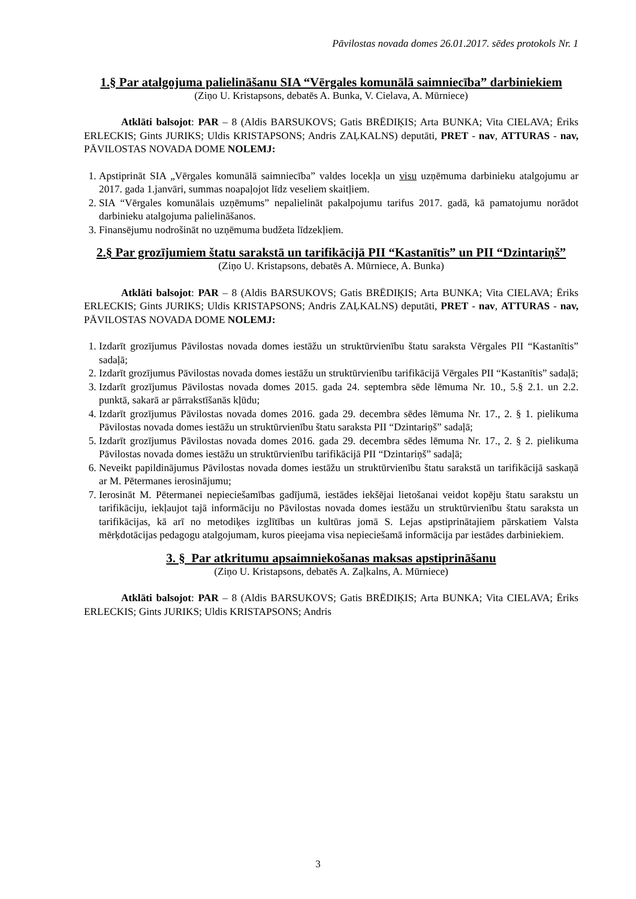Pāvilostas novada domes 26.01.2017. sēdes protokols Nr. 1
1.§ Par atalgojuma palielināšanu SIA “Vērgales komunālā saimniecība” darbiniekiem
(Ziņo U. Kristapsons, debatēs A. Bunka, V. Cielava, A. Mūrniece)
Atklāti balsojot: PAR – 8 (Aldis BARSUKOVS; Gatis BRĒDIĶIS; Arta BUNKA; Vita CIELAVA; Ēriks ERLECKIS; Gints JURIKS; Uldis KRISTAPSONS; Andris ZAĻKALNS) deputāti, PRET - nav, ATTURAS - nav, PĀVILOSTAS NOVADA DOME NOLEMJ:
1. Apstiprināt SIA „Vērgales komunālā saimniecība” valdes locekļa un visu uzņēmuma darbinieku atalgojumu ar 2017. gada 1.janvāri, summas noapaļojot līdz veseliem skaitļiem.
2. SIA “Vērgales komunālais uzņēmums” nepalielināt pakalpojumu tarifus 2017. gadā, kā pamatojumu norādot darbinieku atalgojuma palielināšanos.
3. Finansējumu nodrošināt no uzņēmuma budžeta līdzekļiem.
2.§ Par grozījumiem štatu sarakstā un tarifikācijā PII “Kastanītis” un PII “Dzintariņš”
(Ziņo U. Kristapsons, debatēs A. Mūrniece, A. Bunka)
Atklāti balsojot: PAR – 8 (Aldis BARSUKOVS; Gatis BRĒDIĶIS; Arta BUNKA; Vita CIELAVA; Ēriks ERLECKIS; Gints JURIKS; Uldis KRISTAPSONS; Andris ZAĻKALNS) deputāti, PRET - nav, ATTURAS - nav, PĀVILOSTAS NOVADA DOME NOLEMJ:
1. Izdarīt grozījumus Pāvilostas novada domes iestāžu un struktūrvienību štatu saraksta Vērgales PII “Kastanītis” sadaļā;
2. Izdarīt grozījumus Pāvilostas novada domes iestāžu un struktūrvienību tarifikācijā Vērgales PII “Kastanītis” sadaļā;
3. Izdarīt grozījumus Pāvilostas novada domes 2015. gada 24. septembra sēde lēmuma Nr. 10., 5.§ 2.1. un 2.2. punktā, sakarā ar pārrakstīšanās kļūdu;
4. Izdarīt grozījumus Pāvilostas novada domes 2016. gada 29. decembra sēdes lēmuma Nr. 17., 2. § 1. pielikuma Pāvilostas novada domes iestāžu un struktūrvienību štatu saraksta PII “Dzintariņš” sadaļā;
5. Izdarīt grozījumus Pāvilostas novada domes 2016. gada 29. decembra sēdes lēmuma Nr. 17., 2. § 2. pielikuma Pāvilostas novada domes iestāžu un struktūrvienību tarifikācijā PII “Dzintariņš” sadaļā;
6. Neveikt papildinājumus Pāvilostas novada domes iestāžu un struktūrvienību štatu sarakstā un tarifikācijā saskaņā ar M. Pētermanes ierosinājumu;
7. Ierosināt M. Pētermanei nepieciešamības gadījumā, iestādes iekšējai lietošanai veidot kopēju štatu sarakstu un tarifikāciju, iekļaujot tajā informāciju no Pāvilostas novada domes iestāžu un struktūrvienību štatu saraksta un tarifikācijas, kā arī no metodiķes izglītības un kultūras jomā S. Lejas apstiprinātajiem pārskatiem Valsta mērķdotācijas pedagogu atalgojumam, kuros pieejama visa nepieciešamā informācija par iestādes darbiniekiem.
3. § Par atkritumu apsaimniekošanas maksas apstiprināšanu
(Ziņo U. Kristapsons, debatēs A. Zaļkalns, A. Mūrniece)
Atklāti balsojot: PAR – 8 (Aldis BARSUKOVS; Gatis BRĒDIĶIS; Arta BUNKA; Vita CIELAVA; Ēriks ERLECKIS; Gints JURIKS; Uldis KRISTAPSONS; Andris
3